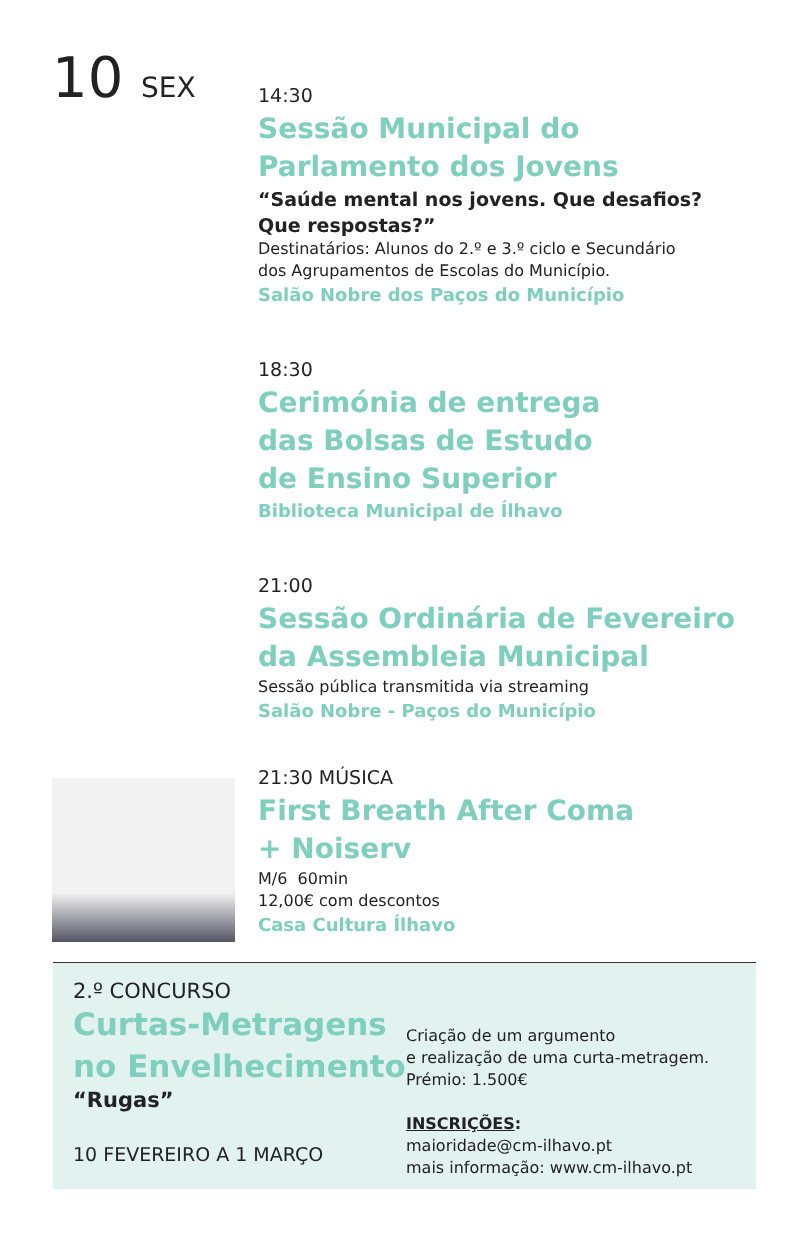10 SEX
14:30
Sessão Municipal do
Parlamento dos Jovens
“Saúde mental nos jovens. Que desafios?
Que respostas?”
Destinatários: Alunos do 2.º e 3.º ciclo e Secundário
dos Agrupamentos de Escolas do Município.
Salão Nobre dos Paços do Município
18:30
Cerimónia de entrega
das Bolsas de Estudo
de Ensino Superior
Biblioteca Municipal de Ílhavo
21:00
Sessão Ordinária de Fevereiro
da Assembleia Municipal
Sessão pública transmitida via streaming
Salão Nobre - Paços do Município
21:30 MÚSICA
First Breath After Coma
+ Noiserv
M/6 60min
12,00€ com descontos
Casa Cultura Ílhavo
2.º CONCURSO
Curtas-Metragens
no Envelhecimento
“Rugas”
10 FEVEREIRO A 1 MARÇO
Criação de um argumento
e realização de uma curta-metragem.
Prémio: 1.500€
INSCRIÇÕES:
maioridade@cm-ilhavo.pt
mais informação: www.cm-ilhavo.pt